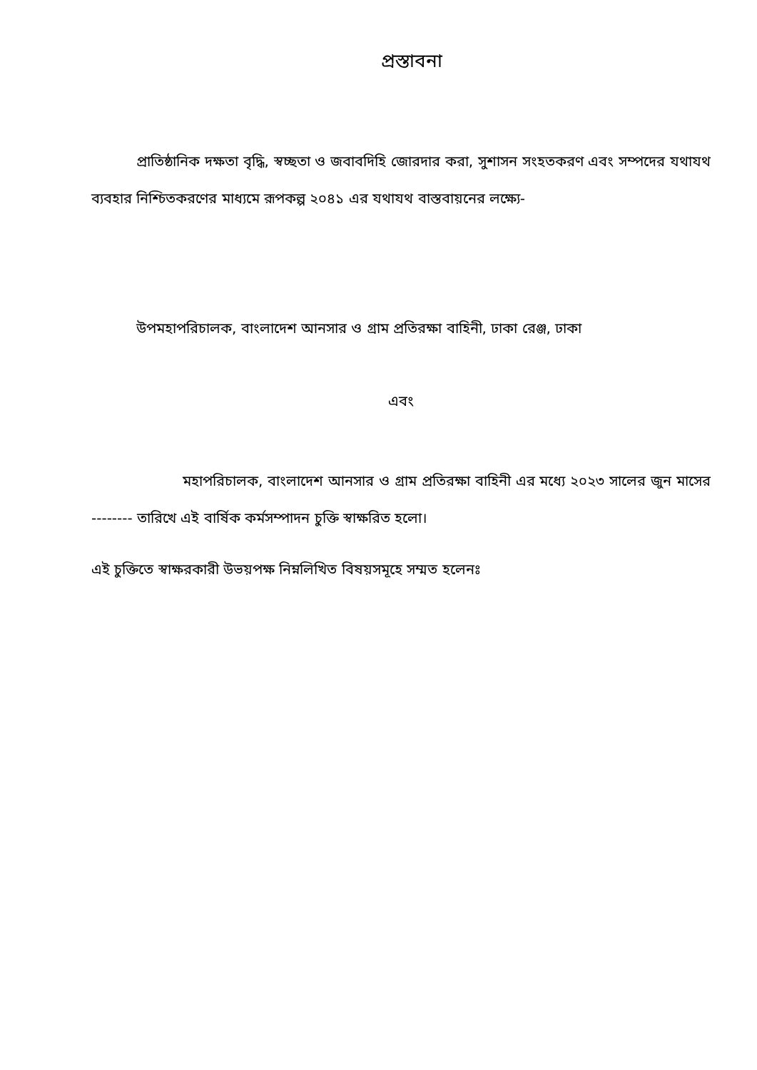প্রস্তাবনা
প্রাতিষ্ঠানিক দক্ষতা বৃদ্ধি, স্বচ্ছতা ও জবাবদিহি জোরদার করা, সুশাসন সংহতকরণ এবং সম্পদের যথাযথ ব্যবহার নিশ্চিতকরণের মাধ্যমে রূপকল্প ২০৪১ এর যথাযথ বাস্তবায়নের লক্ষ্যে-
উপমহাপরিচালক, বাংলাদেশ আনসার ও গ্রাম প্রতিরক্ষা বাহিনী, ঢাকা রেঞ্জ, ঢাকা
এবং
মহাপরিচালক, বাংলাদেশ আনসার ও গ্রাম প্রতিরক্ষা বাহিনী এর মধ্যে ২০২৩ সালের জুন মাসের -------- তারিখে এই বার্ষিক কর্মসম্পাদন চুক্তি স্বাক্ষরিত হলো।
এই চুক্তিতে স্বাক্ষরকারী উভয়পক্ষ নিম্নলিখিত বিষয়সমূহে সম্মত হলেনঃ